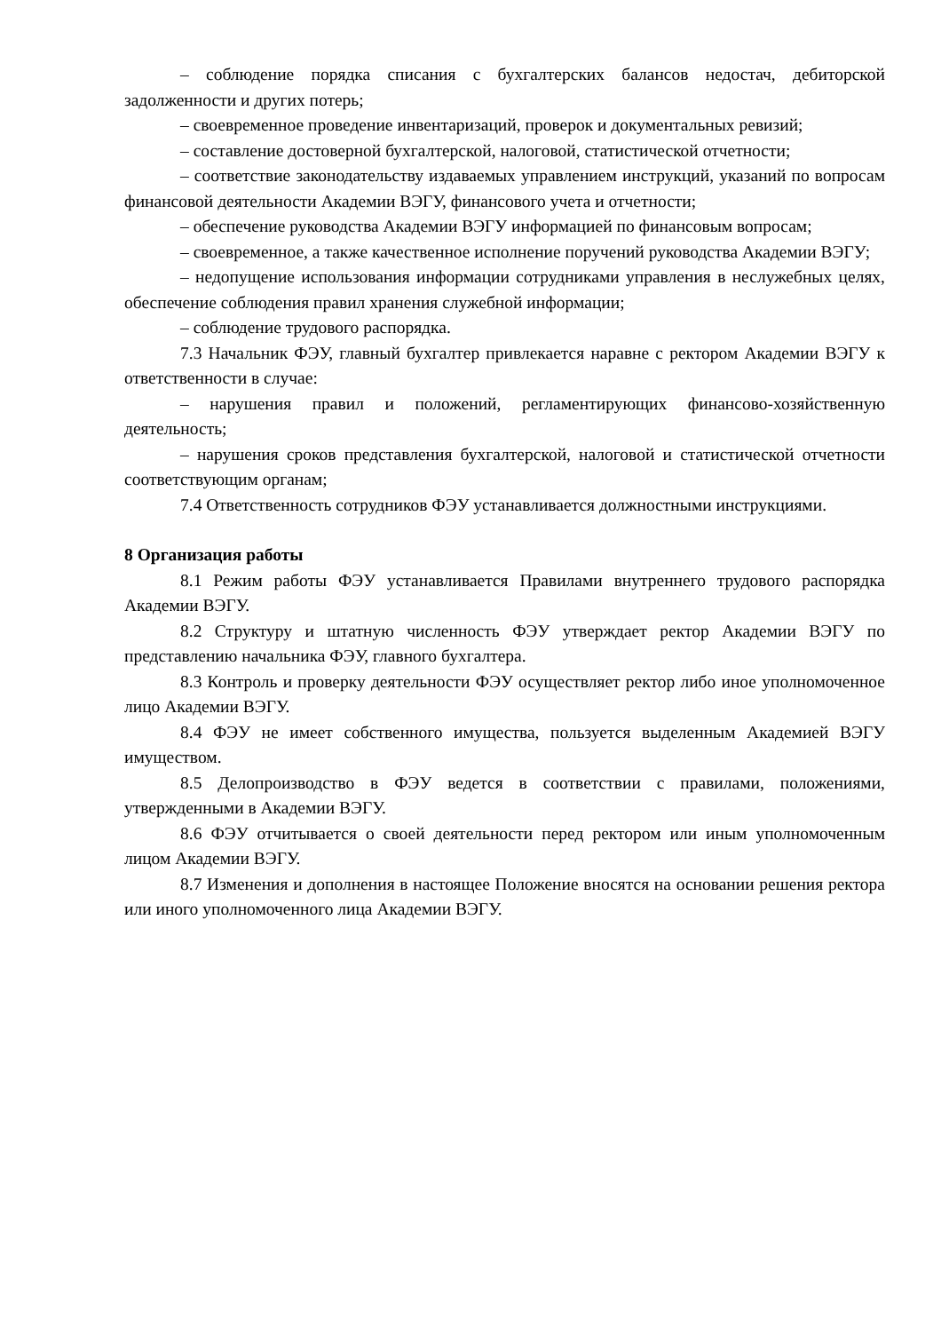– соблюдение порядка списания с бухгалтерских балансов недостач, дебиторской задолженности и других потерь;
– своевременное проведение инвентаризаций, проверок и документальных ревизий;
– составление достоверной бухгалтерской, налоговой, статистической отчетности;
– соответствие законодательству издаваемых управлением инструкций, указаний по вопросам финансовой деятельности Академии ВЭГУ, финансового учета и отчетности;
– обеспечение руководства Академии ВЭГУ информацией по финансовым вопросам;
– своевременное, а также качественное исполнение поручений руководства Академии ВЭГУ;
– недопущение использования информации сотрудниками управления в неслужебных целях, обеспечение соблюдения правил хранения служебной информации;
– соблюдение трудового распорядка.
7.3 Начальник ФЭУ, главный бухгалтер привлекается наравне с ректором Академии ВЭГУ к ответственности в случае:
– нарушения правил и положений, регламентирующих финансово-хозяйственную деятельность;
– нарушения сроков представления бухгалтерской, налоговой и статистической отчетности соответствующим органам;
7.4 Ответственность сотрудников ФЭУ устанавливается должностными инструкциями.
8 Организация работы
8.1 Режим работы ФЭУ устанавливается Правилами внутреннего трудового распорядка Академии ВЭГУ.
8.2 Структуру и штатную численность ФЭУ утверждает ректор Академии ВЭГУ по представлению начальника ФЭУ, главного бухгалтера.
8.3 Контроль и проверку деятельности ФЭУ осуществляет ректор либо иное уполномоченное лицо Академии ВЭГУ.
8.4 ФЭУ не имеет собственного имущества, пользуется выделенным Академией ВЭГУ имуществом.
8.5 Делопроизводство в ФЭУ ведется в соответствии с правилами, положениями, утвержденными в Академии ВЭГУ.
8.6 ФЭУ отчитывается о своей деятельности перед ректором или иным уполномоченным лицом Академии ВЭГУ.
8.7 Изменения и дополнения в настоящее Положение вносятся на основании решения ректора или иного уполномоченного лица Академии ВЭГУ.